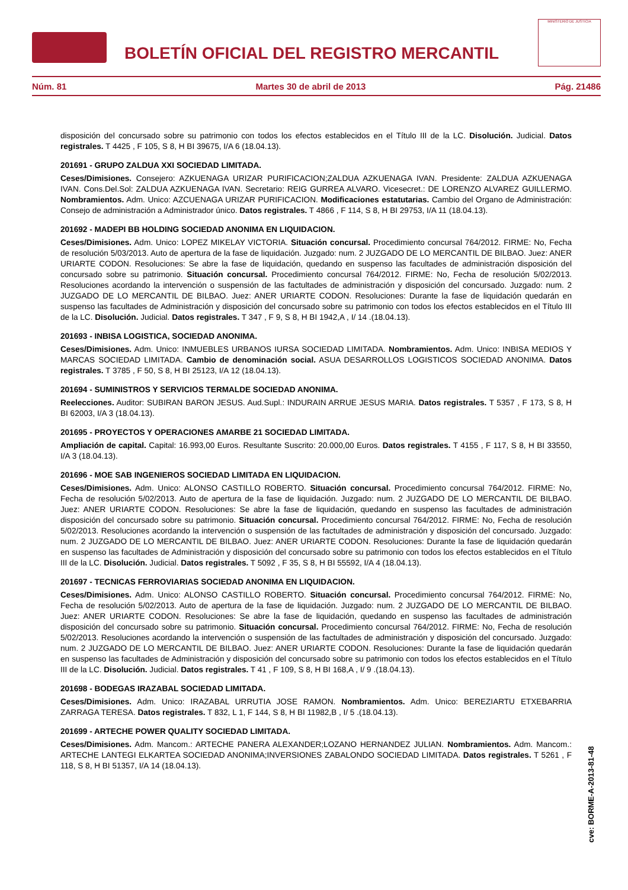BOLETÍN OFICIAL DEL REGISTRO MERCANTIL
MINISTERIO DE JUSTICIA
Núm. 81 Martes 30 de abril de 2013 Pág. 21486
disposición del concursado sobre su patrimonio con todos los efectos establecidos en el Título III de la LC. Disolución. Judicial. Datos registrales. T 4425 , F 105, S 8, H BI 39675, I/A 6 (18.04.13).
201691 - GRUPO ZALDUA XXI SOCIEDAD LIMITADA.
Ceses/Dimisiones. Consejero: AZKUENAGA URIZAR PURIFICACION;ZALDUA AZKUENAGA IVAN. Presidente: ZALDUA AZKUENAGA IVAN. Cons.Del.Sol: ZALDUA AZKUENAGA IVAN. Secretario: REIG GURREA ALVARO. Vicesecret.: DE LORENZO ALVAREZ GUILLERMO. Nombramientos. Adm. Unico: AZCUENAGA URIZAR PURIFICACION. Modificaciones estatutarias. Cambio del Organo de Administración: Consejo de administración a Administrador único. Datos registrales. T 4866 , F 114, S 8, H BI 29753, I/A 11 (18.04.13).
201692 - MADEPI BB HOLDING SOCIEDAD ANONIMA EN LIQUIDACION.
Ceses/Dimisiones. Adm. Unico: LOPEZ MIKELAY VICTORIA. Situación concursal. Procedimiento concursal 764/2012. FIRME: No, Fecha de resolución 5/03/2013. Auto de apertura de la fase de liquidación. Juzgado: num. 2 JUZGADO DE LO MERCANTIL DE BILBAO. Juez: ANER URIARTE CODON. Resoluciones: Se abre la fase de liquidación, quedando en suspenso las facultades de administración disposición del concursado sobre su patrimonio. Situación concursal. Procedimiento concursal 764/2012. FIRME: No, Fecha de resolución 5/02/2013. Resoluciones acordando la intervención o suspensión de las factultades de administración y disposición del concursado. Juzgado: num. 2 JUZGADO DE LO MERCANTIL DE BILBAO. Juez: ANER URIARTE CODON. Resoluciones: Durante la fase de liquidación quedarán en suspenso las facultades de Administración y disposición del concursado sobre su patrimonio con todos los efectos establecidos en el Título III de la LC. Disolución. Judicial. Datos registrales. T 347 , F 9, S 8, H BI 1942,A , I/ 14 .(18.04.13).
201693 - INBISA LOGISTICA, SOCIEDAD ANONIMA.
Ceses/Dimisiones. Adm. Unico: INMUEBLES URBANOS IURSA SOCIEDAD LIMITADA. Nombramientos. Adm. Unico: INBISA MEDIOS Y MARCAS SOCIEDAD LIMITADA. Cambio de denominación social. ASUA DESARROLLOS LOGISTICOS SOCIEDAD ANONIMA. Datos registrales. T 3785 , F 50, S 8, H BI 25123, I/A 12 (18.04.13).
201694 - SUMINISTROS Y SERVICIOS TERMALDE SOCIEDAD ANONIMA.
Reelecciones. Auditor: SUBIRAN BARON JESUS. Aud.Supl.: INDURAIN ARRUE JESUS MARIA. Datos registrales. T 5357 , F 173, S 8, H BI 62003, I/A 3 (18.04.13).
201695 - PROYECTOS Y OPERACIONES AMARBE 21 SOCIEDAD LIMITADA.
Ampliación de capital. Capital: 16.993,00 Euros. Resultante Suscrito: 20.000,00 Euros. Datos registrales. T 4155 , F 117, S 8, H BI 33550, I/A 3 (18.04.13).
201696 - MOE SAB INGENIEROS SOCIEDAD LIMITADA EN LIQUIDACION.
Ceses/Dimisiones. Adm. Unico: ALONSO CASTILLO ROBERTO. Situación concursal. Procedimiento concursal 764/2012. FIRME: No, Fecha de resolución 5/02/2013. Auto de apertura de la fase de liquidación. Juzgado: num. 2 JUZGADO DE LO MERCANTIL DE BILBAO. Juez: ANER URIARTE CODON. Resoluciones: Se abre la fase de liquidación, quedando en suspenso las facultades de administración disposición del concursado sobre su patrimonio. Situación concursal. Procedimiento concursal 764/2012. FIRME: No, Fecha de resolución 5/02/2013. Resoluciones acordando la intervención o suspensión de las factultades de administración y disposición del concursado. Juzgado: num. 2 JUZGADO DE LO MERCANTIL DE BILBAO. Juez: ANER URIARTE CODON. Resoluciones: Durante la fase de liquidación quedarán en suspenso las facultades de Administración y disposición del concursado sobre su patrimonio con todos los efectos establecidos en el Título III de la LC. Disolución. Judicial. Datos registrales. T 5092 , F 35, S 8, H BI 55592, I/A 4 (18.04.13).
201697 - TECNICAS FERROVIARIAS SOCIEDAD ANONIMA EN LIQUIDACION.
Ceses/Dimisiones. Adm. Unico: ALONSO CASTILLO ROBERTO. Situación concursal. Procedimiento concursal 764/2012. FIRME: No, Fecha de resolución 5/02/2013. Auto de apertura de la fase de liquidación. Juzgado: num. 2 JUZGADO DE LO MERCANTIL DE BILBAO. Juez: ANER URIARTE CODON. Resoluciones: Se abre la fase de liquidación, quedando en suspenso las facultades de administración disposición del concursado sobre su patrimonio. Situación concursal. Procedimiento concursal 764/2012. FIRME: No, Fecha de resolución 5/02/2013. Resoluciones acordando la intervención o suspensión de las factultades de administración y disposición del concursado. Juzgado: num. 2 JUZGADO DE LO MERCANTIL DE BILBAO. Juez: ANER URIARTE CODON. Resoluciones: Durante la fase de liquidación quedarán en suspenso las facultades de Administración y disposición del concursado sobre su patrimonio con todos los efectos establecidos en el Título III de la LC. Disolución. Judicial. Datos registrales. T 41 , F 109, S 8, H BI 168,A , I/ 9 .(18.04.13).
201698 - BODEGAS IRAZABAL SOCIEDAD LIMITADA.
Ceses/Dimisiones. Adm. Unico: IRAZABAL URRUTIA JOSE RAMON. Nombramientos. Adm. Unico: BEREZIARTU ETXEBARRIA ZARRAGA TERESA. Datos registrales. T 832, L 1, F 144, S 8, H BI 11982,B , I/ 5 .(18.04.13).
201699 - ARTECHE POWER QUALITY SOCIEDAD LIMITADA.
Ceses/Dimisiones. Adm. Mancom.: ARTECHE PANERA ALEXANDER;LOZANO HERNANDEZ JULIAN. Nombramientos. Adm. Mancom.: ARTECHE LANTEGI ELKARTEA SOCIEDAD ANONIMA;INVERSIONES ZABALONDO SOCIEDAD LIMITADA. Datos registrales. T 5261 , F 118, S 8, H BI 51357, I/A 14 (18.04.13).
cve: BORME-A-2013-81-48